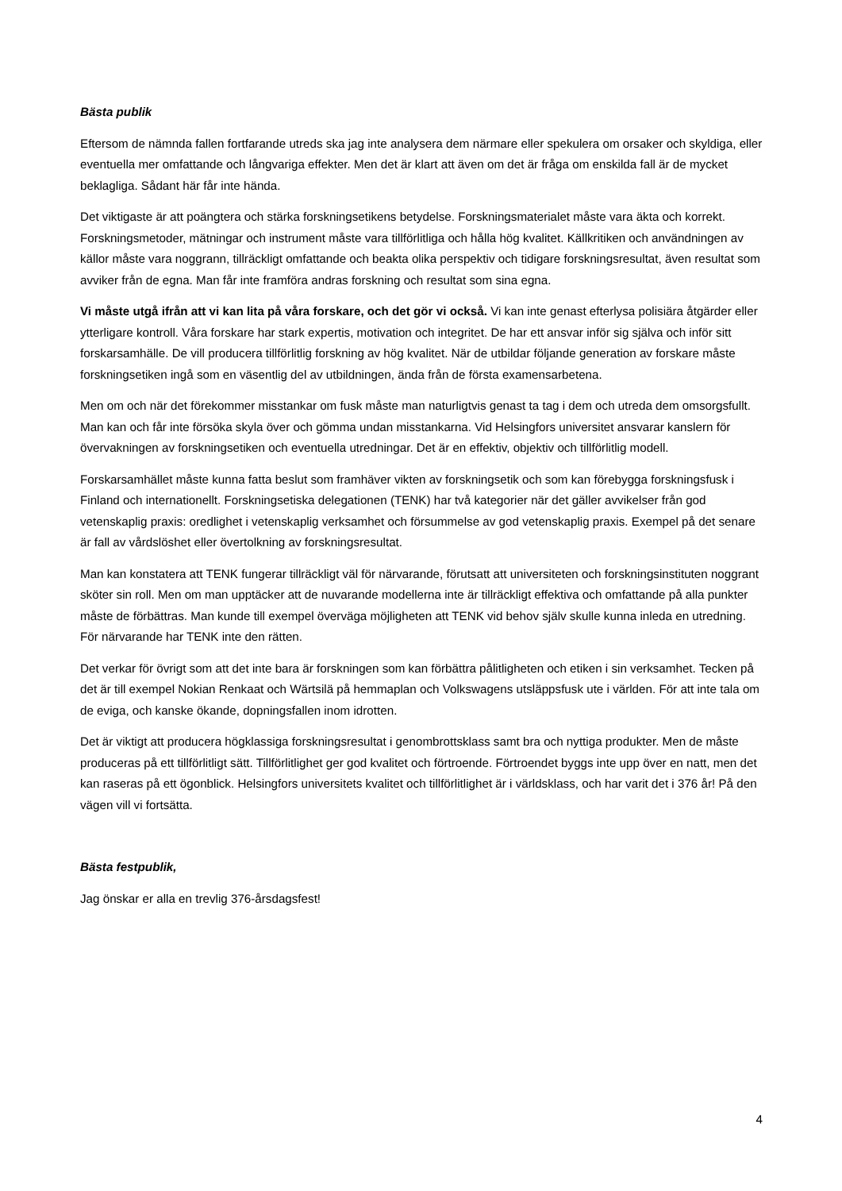Bästa publik
Eftersom de nämnda fallen fortfarande utreds ska jag inte analysera dem närmare eller spekulera om orsaker och skyldiga, eller eventuella mer omfattande och långvariga effekter. Men det är klart att även om det är fråga om enskilda fall är de mycket beklagliga. Sådant här får inte hända.
Det viktigaste är att poängtera och stärka forskningsetikens betydelse. Forskningsmaterialet måste vara äkta och korrekt. Forskningsmetoder, mätningar och instrument måste vara tillförlitliga och hålla hög kvalitet. Källkritiken och användningen av källor måste vara noggrann, tillräckligt omfattande och beakta olika perspektiv och tidigare forskningsresultat, även resultat som avviker från de egna. Man får inte framföra andras forskning och resultat som sina egna.
Vi måste utgå ifrån att vi kan lita på våra forskare, och det gör vi också. Vi kan inte genast efterlysa polisiära åtgärder eller ytterligare kontroll. Våra forskare har stark expertis, motivation och integritet. De har ett ansvar inför sig själva och inför sitt forskarsamhälle. De vill producera tillförlitlig forskning av hög kvalitet. När de utbildar följande generation av forskare måste forskningsetiken ingå som en väsentlig del av utbildningen, ända från de första examensarbetena.
Men om och när det förekommer misstankar om fusk måste man naturligtvis genast ta tag i dem och utreda dem omsorgsfullt. Man kan och får inte försöka skyla över och gömma undan misstankarna. Vid Helsingfors universitet ansvarar kanslern för övervakningen av forskningsetiken och eventuella utredningar. Det är en effektiv, objektiv och tillförlitlig modell.
Forskarsamhället måste kunna fatta beslut som framhäver vikten av forskningsetik och som kan förebygga forskningsfusk i Finland och internationellt. Forskningsetiska delegationen (TENK) har två kategorier när det gäller avvikelser från god vetenskaplig praxis: oredlighet i vetenskaplig verksamhet och försummelse av god vetenskaplig praxis. Exempel på det senare är fall av vårdslöshet eller övertolkning av forskningsresultat.
Man kan konstatera att TENK fungerar tillräckligt väl för närvarande, förutsatt att universiteten och forskningsinstituten noggrant sköter sin roll. Men om man upptäcker att de nuvarande modellerna inte är tillräckligt effektiva och omfattande på alla punkter måste de förbättras. Man kunde till exempel överväga möjligheten att TENK vid behov själv skulle kunna inleda en utredning. För närvarande har TENK inte den rätten.
Det verkar för övrigt som att det inte bara är forskningen som kan förbättra pålitligheten och etiken i sin verksamhet. Tecken på det är till exempel Nokian Renkaat och Wärtsilä på hemmaplan och Volkswagens utsläppsfusk ute i världen. För att inte tala om de eviga, och kanske ökande, dopningsfallen inom idrotten.
Det är viktigt att producera högklassiga forskningsresultat i genombrottsklass samt bra och nyttiga produkter. Men de måste produceras på ett tillförlitligt sätt. Tillförlitlighet ger god kvalitet och förtroende. Förtroendet byggs inte upp över en natt, men det kan raseras på ett ögonblick. Helsingfors universitets kvalitet och tillförlitlighet är i världsklass, och har varit det i 376 år! På den vägen vill vi fortsätta.
Bästa festpublik,
Jag önskar er alla en trevlig 376-årsdagsfest!
4